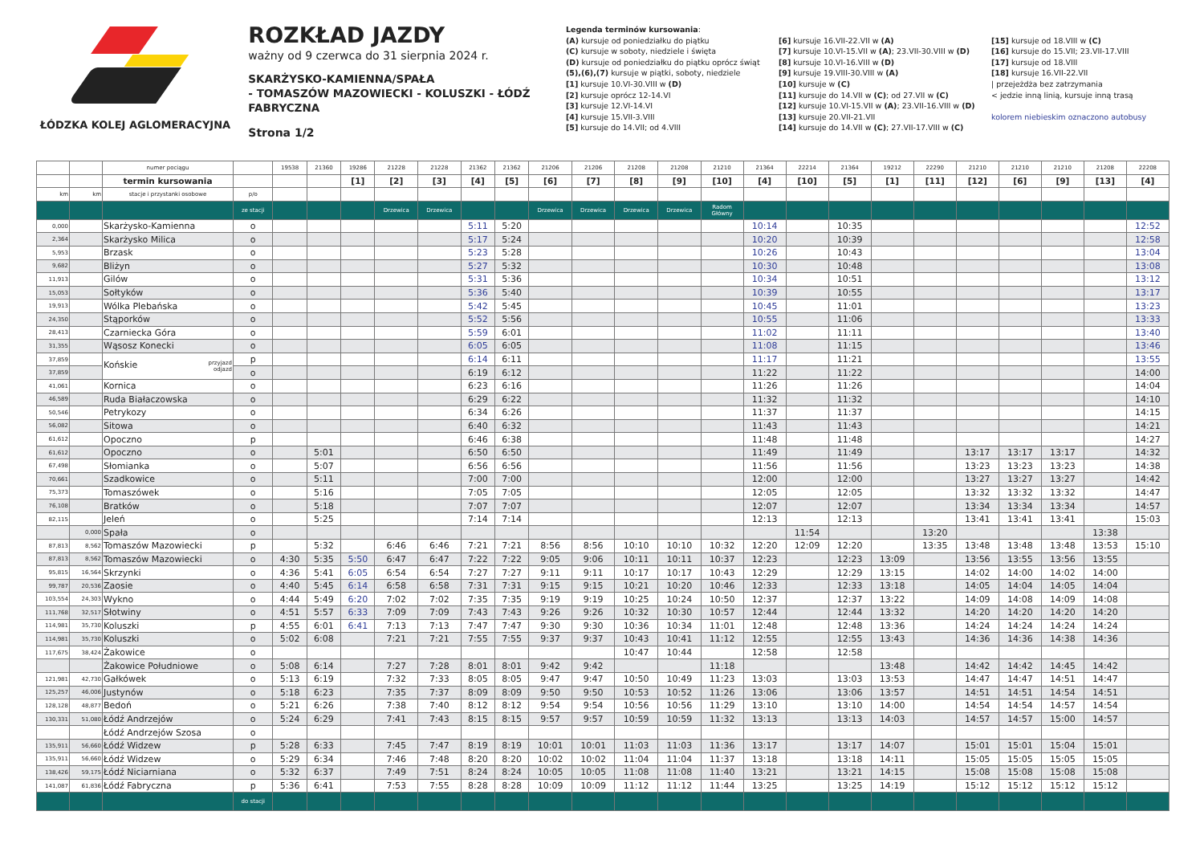ŁÓDZKA KOLEJ AGLOMERACYJNA
ROZKŁAD JAZDY
ważny od 9 czerwca do 31 sierpnia 2024 r.
SKARŻYSKO-KAMIENNA/SPAŁA
- TOMASZÓW MAZOWIECKI - KOLUSZKI - ŁÓDŹ FABRYCZNA
Strona 1/2
Legenda terminów kursowania:
(A) kursuje od poniedziałku do piątku
(C) kursuje w soboty, niedziele i święta
(D) kursuje od poniedziałku do piątku oprócz świąt
(5),(6),(7) kursuje w piątki, soboty, niedziele
[1] kursuje 10.VI-30.VIII w (D)
[2] kursuje oprócz 12-14.VI
[3] kursuje 12.VI-14.VI
[4] kursuje 15.VII-3.VIII
[5] kursuje do 14.VII; od 4.VIII
[6] kursuje 16.VII-22.VII w (A)
[7] kursuje 10.VI-15.VII w (A); 23.VII-30.VIII w (D)
[8] kursuje 10.VI-16.VIII w (D)
[9] kursuje 19.VIII-30.VIII w (A)
[10] kursuje w (C)
[11] kursuje do 14.VII w (C); od 27.VII w (C)
[12] kursuje 10.VI-15.VII w (A); 23.VII-16.VIII w (D)
[13] kursuje 20.VII-21.VII
[14] kursuje do 14.VII w (C); 27.VII-17.VIII w (C)
[15] kursuje od 18.VIII w (C)
[16] kursuje do 15.VII; 23.VII-17.VIII
[17] kursuje od 18.VIII
[18] kursuje 16.VII-22.VII
| przejeżdża bez zatrzymania
< jedzie inną linią, kursuje inną trasą
kolorem niebieskim oznaczono autobusy
| | | numer pociągu | | 19538 | 21360 | 19286 | 21228 | 21228 | 21362 | 21362 | 21206 | 21206 | 21208 | 21208 | 21210 | 21364 | 22214 | 21364 | 19212 | 22290 | 21210 | 21210 | 21210 | 21208 | 22208 |
| | | termin kursowania | | | | [1] | [2] | [3] | [4] | [5] | [6] | [7] | [8] | [9] | [10] | [4] | [10] | [5] | [1] | [11] | [12] | [6] | [9] | [13] | [4] |
| km | km | stacje i przystanki osobowe | p/o | | | | | | | | | | | | | | | | | | | | | | |
| | | | ze stacji | | | | Drzewica | Drzewica | | | Drzewica | Drzewica | Drzewica | Drzewica | Radom Główny | | | | | | | | | | |
| 0,000 | | Skarżysko-Kamienna | o | | | | | | 5:11 | 5:20 | | | | | | 10:14 | | 10:35 | | | | | | | 12:52 |
| 2,364 | | Skarżysko Milica | o | | | | | | 5:17 | 5:24 | | | | | | 10:20 | | 10:39 | | | | | | | 12:58 |
| 5,953 | | Brzask | o | | | | | | 5:23 | 5:28 | | | | | | 10:26 | | 10:43 | | | | | | | 13:04 |
| 9,682 | | Bliżyn | o | | | | | | 5:27 | 5:32 | | | | | | 10:30 | | 10:48 | | | | | | | 13:08 |
| 11,913 | | Gilów | o | | | | | | 5:31 | 5:36 | | | | | | 10:34 | | 10:51 | | | | | | | 13:12 |
| 15,053 | | Sołtyków | o | | | | | | 5:36 | 5:40 | | | | | | 10:39 | | 10:55 | | | | | | | 13:17 |
| 19,913 | | Wólka Plebańska | o | | | | | | 5:42 | 5:45 | | | | | | 10:45 | | 11:01 | | | | | | | 13:23 |
| 24,350 | | Stąporków | o | | | | | | 5:52 | 5:56 | | | | | | 10:55 | | 11:06 | | | | | | | 13:33 |
| 28,413 | | Czarniecka Góra | o | | | | | | 5:59 | 6:01 | | | | | | 11:02 | | 11:11 | | | | | | | 13:40 |
| 31,355 | | Wąsosz Konecki | o | | | | | | 6:05 | 6:05 | | | | | | 11:08 | | 11:15 | | | | | | | 13:46 |
| 37,859 | | Końskie przyjazd odjazd | p | | | | | | 6:14 | 6:11 | | | | | | 11:17 | | 11:21 | | | | | | | 13:55 |
| 37,859 | | | o | | | | | | 6:19 | 6:12 | | | | | | 11:22 | | 11:22 | | | | | | | 14:00 |
| 41,061 | | Kornica | o | | | | | | 6:23 | 6:16 | | | | | | 11:26 | | 11:26 | | | | | | | 14:04 |
| 46,589 | | Ruda Białaczowska | o | | | | | | 6:29 | 6:22 | | | | | | 11:32 | | 11:32 | | | | | | | 14:10 |
| 50,546 | | Petrykozy | o | | | | | | 6:34 | 6:26 | | | | | | 11:37 | | 11:37 | | | | | | | 14:15 |
| 56,082 | | Sitowa | o | | | | | | 6:40 | 6:32 | | | | | | 11:43 | | 11:43 | | | | | | | 14:21 |
| 61,612 | | Opoczno | p | | | | | | 6:46 | 6:38 | | | | | | 11:48 | | 11:48 | | | | | | | 14:27 |
| 61,612 | | Opoczno | o | | 5:01 | | | | 6:50 | 6:50 | | | | | | 11:49 | | 11:49 | | | 13:17 | 13:17 | 13:17 | | 14:32 |
| 67,498 | | Słomianka | o | | 5:07 | | | | 6:56 | 6:56 | | | | | | 11:56 | | 11:56 | | | 13:23 | 13:23 | 13:23 | | 14:38 |
| 70,661 | | Szadkowice | o | | 5:11 | | | | 7:00 | 7:00 | | | | | | 12:00 | | 12:00 | | | 13:27 | 13:27 | 13:27 | | 14:42 |
| 75,373 | | Tomaszówek | o | | 5:16 | | | | 7:05 | 7:05 | | | | | | 12:05 | | 12:05 | | | 13:32 | 13:32 | 13:32 | | 14:47 |
| 76,108 | | Bratków | o | | 5:18 | | | | 7:07 | 7:07 | | | | | | 12:07 | | 12:07 | | | 13:34 | 13:34 | 13:34 | | 14:57 |
| 82,115 | | Jeleń | o | | 5:25 | | | | 7:14 | 7:14 | | | | | | 12:13 | | 12:13 | | | 13:41 | 13:41 | 13:41 | | 15:03 |
| | 0,000 | Spała | o | | | | | | | | | | | | | | 11:54 | | | 13:20 | | | | 13:38 | |
| 87,813 | 8,562 | Tomaszów Mazowiecki | p | | 5:32 | | 6:46 | 6:46 | 7:21 | 7:21 | 8:56 | 8:56 | 10:10 | 10:10 | 10:32 | 12:20 | 12:09 | 12:20 | | 13:35 | 13:48 | 13:48 | 13:48 | 13:53 | 15:10 |
| 87,813 | 8,562 | Tomaszów Mazowiecki | o | 4:30 | 5:35 | 5:50 | 6:47 | 6:47 | 7:22 | 7:22 | 9:05 | 9:06 | 10:11 | 10:11 | 10:37 | 12:23 | | 12:23 | 13:09 | | 13:56 | 13:55 | 13:56 | 13:55 | |
| 95,815 | 16,564 | Skrzynki | o | 4:36 | 5:41 | 6:05 | 6:54 | 6:54 | 7:27 | 7:27 | 9:11 | 9:11 | 10:17 | 10:17 | 10:43 | 12:29 | | 12:29 | 13:15 | | 14:02 | 14:00 | 14:02 | 14:00 | |
| 99,787 | 20,536 | Zaosie | o | 4:40 | 5:45 | 6:14 | 6:58 | 6:58 | 7:31 | 7:31 | 9:15 | 9:15 | 10:21 | 10:20 | 10:46 | 12:33 | | 12:33 | 13:18 | | 14:05 | 14:04 | 14:05 | 14:04 | |
| 103,554 | 24,303 | Wykno | o | 4:44 | 5:49 | 6:20 | 7:02 | 7:02 | 7:35 | 7:35 | 9:19 | 9:19 | 10:25 | 10:24 | 10:50 | 12:37 | | 12:37 | 13:22 | | 14:09 | 14:08 | 14:09 | 14:08 | |
| 111,768 | 32,517 | Słotwiny | o | 4:51 | 5:57 | 6:33 | 7:09 | 7:09 | 7:43 | 7:43 | 9:26 | 9:26 | 10:32 | 10:30 | 10:57 | 12:44 | | 12:44 | 13:32 | | 14:20 | 14:20 | 14:20 | 14:20 | |
| 114,981 | 35,730 | Koluszki | p | 4:55 | 6:01 | 6:41 | 7:13 | 7:13 | 7:47 | 7:47 | 9:30 | 9:30 | 10:36 | 10:34 | 11:01 | 12:48 | | 12:48 | 13:36 | | 14:24 | 14:24 | 14:24 | 14:24 | |
| 114,981 | 35,730 | Koluszki | o | 5:02 | 6:08 | | 7:21 | 7:21 | 7:55 | 7:55 | 9:37 | 9:37 | 10:43 | 10:41 | 11:12 | 12:55 | | 12:55 | 13:43 | | 14:36 | 14:36 | 14:38 | 14:36 | |
| 117,675 | 38,424 | Żakowice | o | | | | | | | | | | 10:47 | 10:44 | | 12:58 | | 12:58 | | | | | | | |
| | | Żakowice Południowe | o | 5:08 | 6:14 | | 7:27 | 7:28 | 8:01 | 8:01 | 9:42 | 9:42 | | | 11:18 | | | | 13:48 | | 14:42 | 14:42 | 14:45 | 14:42 | |
| 121,981 | 42,730 | Gałkówek | o | 5:13 | 6:19 | | 7:32 | 7:33 | 8:05 | 8:05 | 9:47 | 9:47 | 10:50 | 10:49 | 11:23 | 13:03 | | 13:03 | 13:53 | | 14:47 | 14:47 | 14:51 | 14:47 | |
| 125,257 | 46,006 | Justynów | o | 5:18 | 6:23 | | 7:35 | 7:37 | 8:09 | 8:09 | 9:50 | 9:50 | 10:53 | 10:52 | 11:26 | 13:06 | | 13:06 | 13:57 | | 14:51 | 14:51 | 14:54 | 14:51 | |
| 128,128 | 48,877 | Bedoń | o | 5:21 | 6:26 | | 7:38 | 7:40 | 8:12 | 8:12 | 9:54 | 9:54 | 10:56 | 10:56 | 11:29 | 13:10 | | 13:10 | 14:00 | | 14:54 | 14:54 | 14:57 | 14:54 | |
| 130,331 | 51,080 | Łódź Andrzejów | o | 5:24 | 6:29 | | 7:41 | 7:43 | 8:15 | 8:15 | 9:57 | 9:57 | 10:59 | 10:59 | 11:32 | 13:13 | | 13:13 | 14:03 | | 14:57 | 14:57 | 15:00 | 14:57 | |
| | | Łódź Andrzejów Szosa | o | | | | | | | | | | | | | | | | | | | | | | |
| 135,911 | 56,660 | Łódź Widzew | p | 5:28 | 6:33 | | 7:45 | 7:47 | 8:19 | 8:19 | 10:01 | 10:01 | 11:03 | 11:03 | 11:36 | 13:17 | | 13:17 | 14:07 | | 15:01 | 15:01 | 15:04 | 15:01 | |
| 135,911 | 56,660 | Łódź Widzew | o | 5:29 | 6:34 | | 7:46 | 7:48 | 8:20 | 8:20 | 10:02 | 10:02 | 11:04 | 11:04 | 11:37 | 13:18 | | 13:18 | 14:11 | | 15:05 | 15:05 | 15:05 | 15:05 | |
| 138,426 | 59,175 | Łódź Niciarniana | o | 5:32 | 6:37 | | 7:49 | 7:51 | 8:24 | 8:24 | 10:05 | 10:05 | 11:08 | 11:08 | 11:40 | 13:21 | | 13:21 | 14:15 | | 15:08 | 15:08 | 15:08 | 15:08 | |
| 141,087 | 61,836 | Łódź Fabryczna | p | 5:36 | 6:41 | | 7:53 | 7:55 | 8:28 | 8:28 | 10:09 | 10:09 | 11:12 | 11:12 | 11:44 | 13:25 | | 13:25 | 14:19 | | 15:12 | 15:12 | 15:12 | 15:12 | |
| | | | do stacji | | | | | | | | | | | | | | | | | | | | | | |